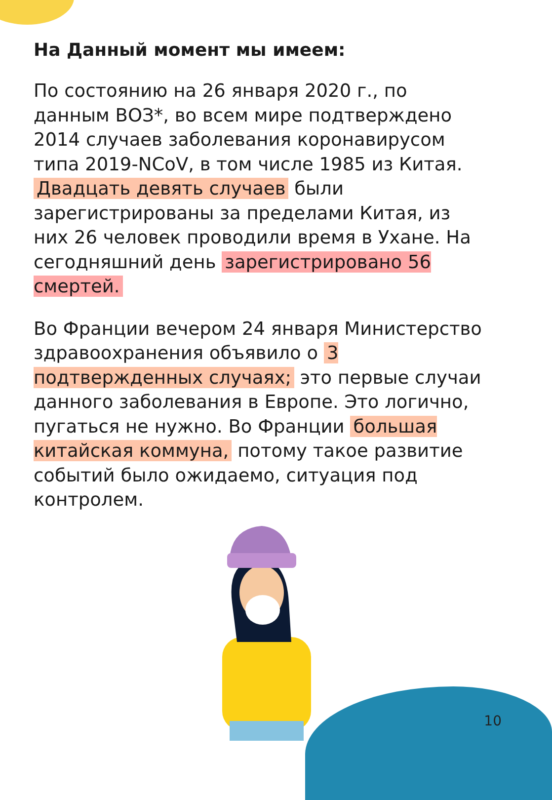На Данный момент мы имеем:
По состоянию на 26 января 2020 г., по данным ВОЗ*, во всем мире подтверждено 2014 случаев заболевания коронавирусом типа 2019-NCoV, в том числе 1985 из Китая. Двадцать девять случаев были зарегистрированы за пределами Китая, из них 26 человек проводили время в Ухане. На сегодняшний день зарегистрировано 56 смертей.
Во Франции вечером 24 января Министерство здравоохранения объявило о 3 подтвержденных случаях; это первые случаи данного заболевания в Европе. Это логично, пугаться не нужно. Во Франции большая китайская коммуна, потому такое развитие событий было ожидаемо, ситуация под контролем.
10